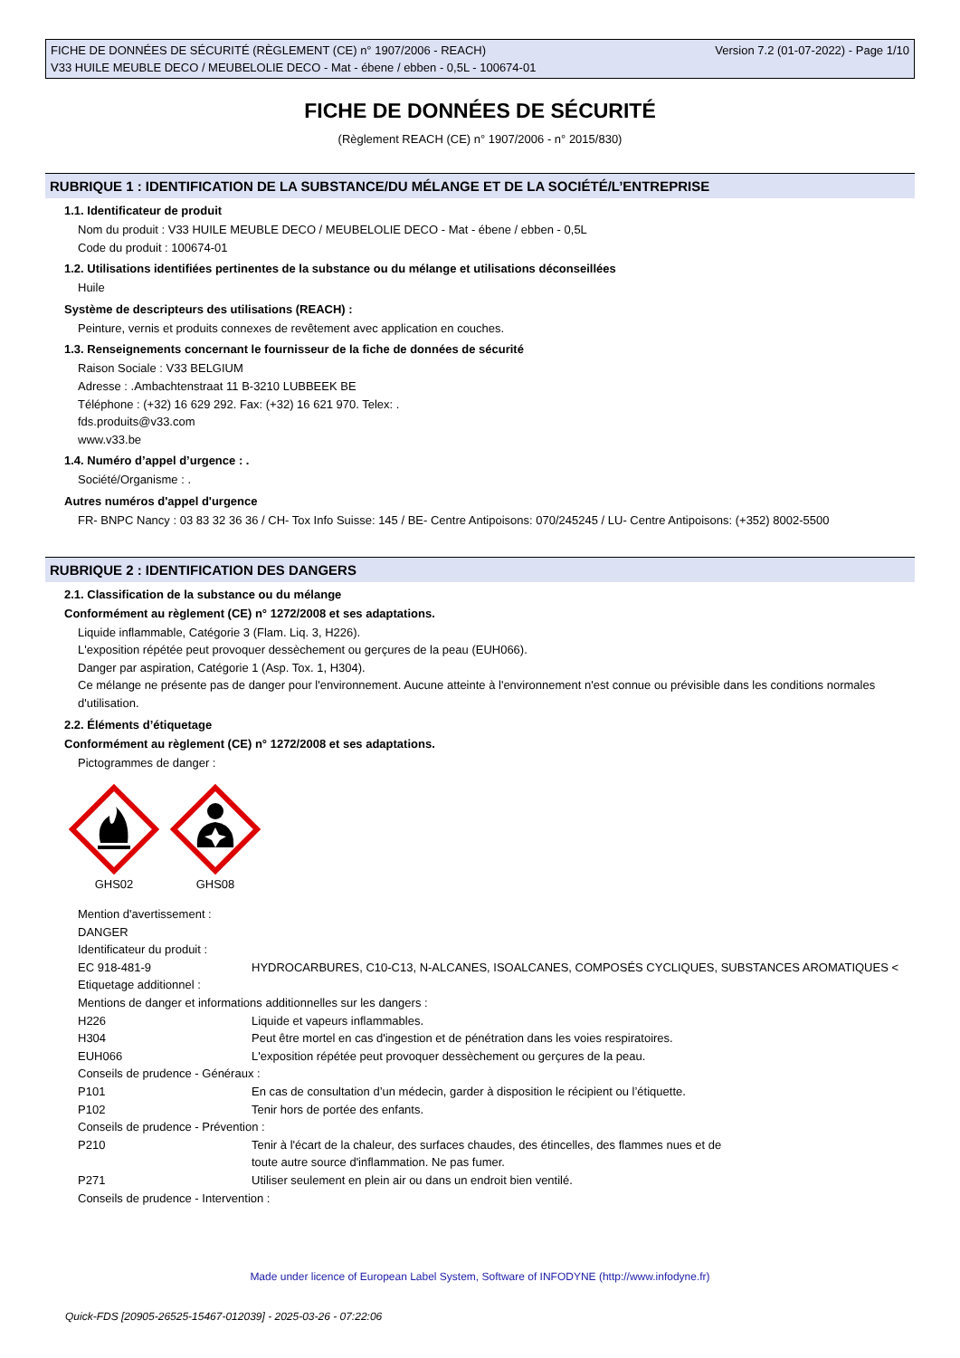FICHE DE DONNÉES DE SÉCURITÉ (RÈGLEMENT (CE) n° 1907/2006 - REACH)
V33 HUILE MEUBLE DECO / MEUBELOLIE DECO - Mat - ébene / ebben - 0,5L - 100674-01
Version 7.2 (01-07-2022) - Page 1/10
FICHE DE DONNÉES DE SÉCURITÉ
(Règlement REACH (CE) n° 1907/2006 - n° 2015/830)
RUBRIQUE 1 : IDENTIFICATION DE LA SUBSTANCE/DU MÉLANGE ET DE LA SOCIÉTÉ/L’ENTREPRISE
1.1. Identificateur de produit
Nom du produit : V33 HUILE MEUBLE DECO / MEUBELOLIE DECO - Mat - ébene / ebben - 0,5L
Code du produit : 100674-01
1.2. Utilisations identifiées pertinentes de la substance ou du mélange et utilisations déconseillées
Huile
Système de descripteurs des utilisations (REACH) :
Peinture, vernis et produits connexes de revêtement avec application en couches.
1.3. Renseignements concernant le fournisseur de la fiche de données de sécurité
Raison Sociale : V33 BELGIUM
Adresse : .Ambachtenstraat 11 B-3210 LUBBEEK BE
Téléphone : (+32) 16 629 292. Fax: (+32) 16 621 970. Telex: .
fds.produits@v33.com
www.v33.be
1.4. Numéro d’appel d’urgence : .
Société/Organisme : .
Autres numéros d'appel d'urgence
FR- BNPC Nancy : 03 83 32 36 36 / CH- Tox Info Suisse: 145 / BE- Centre Antipoisons: 070/245245 / LU- Centre Antipoisons: (+352) 8002-5500
RUBRIQUE 2 : IDENTIFICATION DES DANGERS
2.1. Classification de la substance ou du mélange
Conformément au règlement (CE) n° 1272/2008 et ses adaptations.
Liquide inflammable, Catégorie 3 (Flam. Liq. 3, H226).
L'exposition répétée peut provoquer dessèchement ou gerçures de la peau (EUH066).
Danger par aspiration, Catégorie 1 (Asp. Tox. 1, H304).
Ce mélange ne présente pas de danger pour l'environnement. Aucune atteinte à l'environnement n'est connue ou prévisible dans les conditions normales d'utilisation.
2.2. Éléments d’étiquetage
Conformément au règlement (CE) n° 1272/2008 et ses adaptations.
Pictogrammes de danger :
GHS02 GHS08
Mention d'avertissement :
DANGER
Identificateur du produit :
| EC 918-481-9 | HYDROCARBURES, C10-C13, N-ALCANES, ISOALCANES, COMPOSÉS CYCLIQUES, SUBSTANCES AROMATIQUES < |
| Etiquetage additionnel : | |
| Mentions de danger et informations additionnelles sur les dangers : | |
| H226 | Liquide et vapeurs inflammables. |
| H304 | Peut être mortel en cas d'ingestion et de pénétration dans les voies respiratoires. |
| EUH066 | L'exposition répétée peut provoquer dessèchement ou gerçures de la peau. |
| Conseils de prudence - Généraux : | |
| P101 | En cas de consultation d’un médecin, garder à disposition le récipient ou l’étiquette. |
| P102 | Tenir hors de portée des enfants. |
| Conseils de prudence - Prévention : | |
| P210 | Tenir à l'écart de la chaleur, des surfaces chaudes, des étincelles, des flammes nues et de toute autre source d'inflammation. Ne pas fumer. |
| P271 | Utiliser seulement en plein air ou dans un endroit bien ventilé. |
| Conseils de prudence - Intervention : | |
Made under licence of European Label System, Software of INFODYNE (http://www.infodyne.fr)
Quick-FDS [20905-26525-15467-012039] - 2025-03-26 - 07:22:06